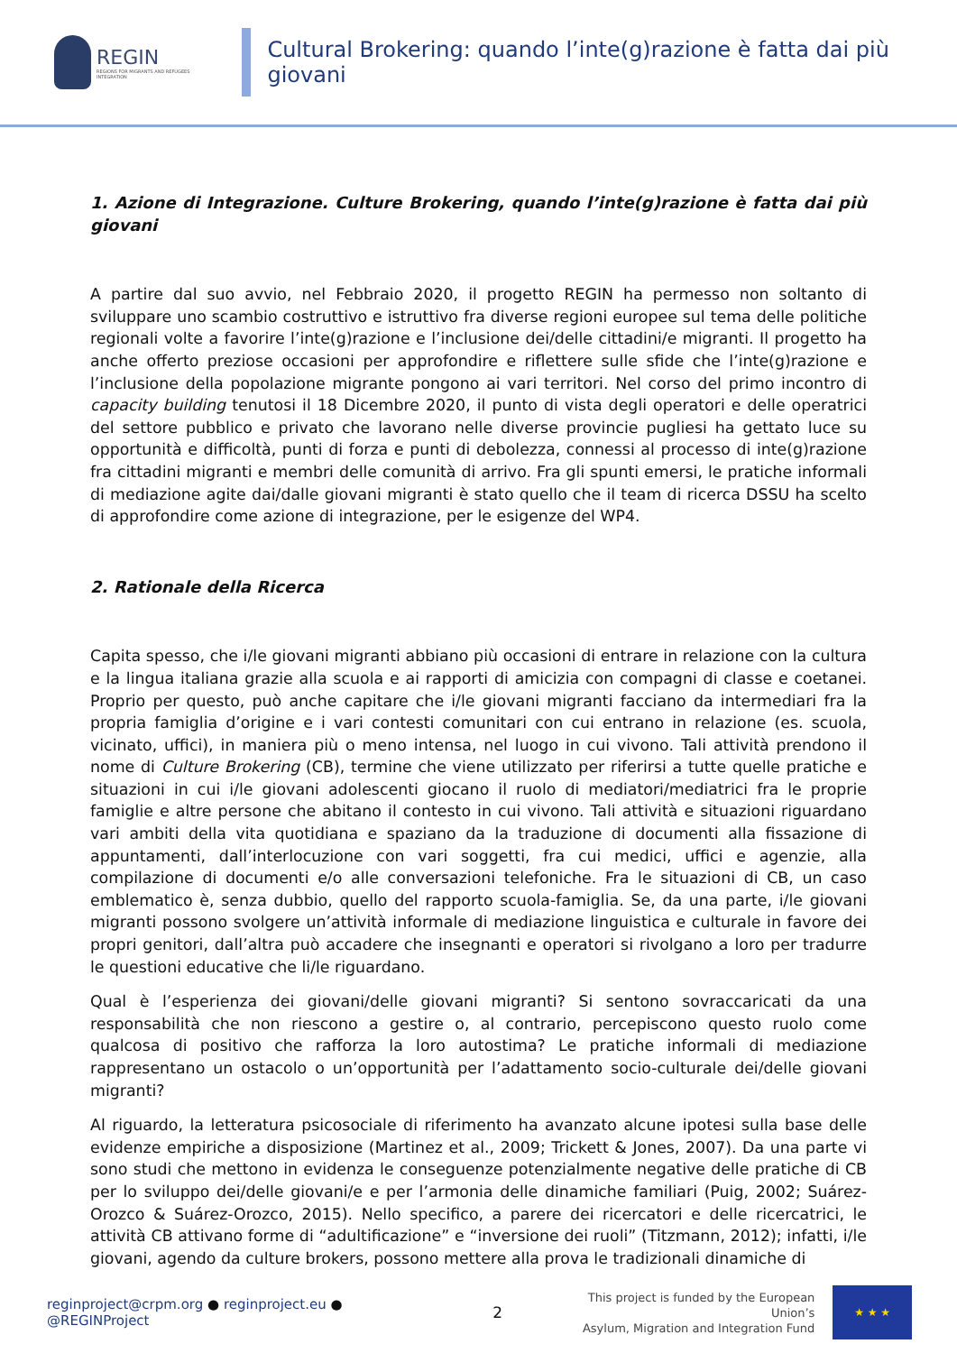REGIN
REGIONS FOR MIGRANTS AND REFUGEES INTEGRATION
Cultural Brokering: quando l’inte(g)razione è fatta dai più giovani
1. Azione di Integrazione. Culture Brokering, quando l’inte(g)razione è fatta dai più giovani
A partire dal suo avvio, nel Febbraio 2020, il progetto REGIN ha permesso non soltanto di sviluppare uno scambio costruttivo e istruttivo fra diverse regioni europee sul tema delle politiche regionali volte a favorire l’inte(g)razione e l’inclusione dei/delle cittadini/e migranti. Il progetto ha anche offerto preziose occasioni per approfondire e riflettere sulle sfide che l’inte(g)razione e l’inclusione della popolazione migrante pongono ai vari territori. Nel corso del primo incontro di capacity building tenutosi il 18 Dicembre 2020, il punto di vista degli operatori e delle operatrici del settore pubblico e privato che lavorano nelle diverse provincie pugliesi ha gettato luce su opportunità e difficoltà, punti di forza e punti di debolezza, connessi al processo di inte(g)razione fra cittadini migranti e membri delle comunità di arrivo. Fra gli spunti emersi, le pratiche informali di mediazione agite dai/dalle giovani migranti è stato quello che il team di ricerca DSSU ha scelto di approfondire come azione di integrazione, per le esigenze del WP4.
2. Rationale della Ricerca
Capita spesso, che i/le giovani migranti abbiano più occasioni di entrare in relazione con la cultura e la lingua italiana grazie alla scuola e ai rapporti di amicizia con compagni di classe e coetanei. Proprio per questo, può anche capitare che i/le giovani migranti facciano da intermediari fra la propria famiglia d’origine e i vari contesti comunitari con cui entrano in relazione (es. scuola, vicinato, uffici), in maniera più o meno intensa, nel luogo in cui vivono. Tali attività prendono il nome di Culture Brokering (CB), termine che viene utilizzato per riferirsi a tutte quelle pratiche e situazioni in cui i/le giovani adolescenti giocano il ruolo di mediatori/mediatrici fra le proprie famiglie e altre persone che abitano il contesto in cui vivono. Tali attività e situazioni riguardano vari ambiti della vita quotidiana e spaziano da la traduzione di documenti alla fissazione di appuntamenti, dall’interlocuzione con vari soggetti, fra cui medici, uffici e agenzie, alla compilazione di documenti e/o alle conversazioni telefoniche. Fra le situazioni di CB, un caso emblematico è, senza dubbio, quello del rapporto scuola-famiglia. Se, da una parte, i/le giovani migranti possono svolgere un’attività informale di mediazione linguistica e culturale in favore dei propri genitori, dall’altra può accadere che insegnanti e operatori si rivolgano a loro per tradurre le questioni educative che li/le riguardano.
Qual è l’esperienza dei giovani/delle giovani migranti? Si sentono sovraccaricati da una responsabilità che non riescono a gestire o, al contrario, percepiscono questo ruolo come qualcosa di positivo che rafforza la loro autostima? Le pratiche informali di mediazione rappresentano un ostacolo o un’opportunità per l’adattamento socio-culturale dei/delle giovani migranti?
Al riguardo, la letteratura psicosociale di riferimento ha avanzato alcune ipotesi sulla base delle evidenze empiriche a disposizione (Martinez et al., 2009; Trickett & Jones, 2007). Da una parte vi sono studi che mettono in evidenza le conseguenze potenzialmente negative delle pratiche di CB per lo sviluppo dei/delle giovani/e e per l’armonia delle dinamiche familiari (Puig, 2002; Suárez-Orozco & Suárez-Orozco, 2015). Nello specifico, a parere dei ricercatori e delle ricercatrici, le attività CB attivano forme di “adultificazione” e “inversione dei ruoli” (Titzmann, 2012); infatti, i/le giovani, agendo da culture brokers, possono mettere alla prova le tradizionali dinamiche di
reginproject@crpm.org ● reginproject.eu ● @REGINProject 2 This project is funded by the European Union’s
Asylum, Migration and Integration Fund
★ ★ ★